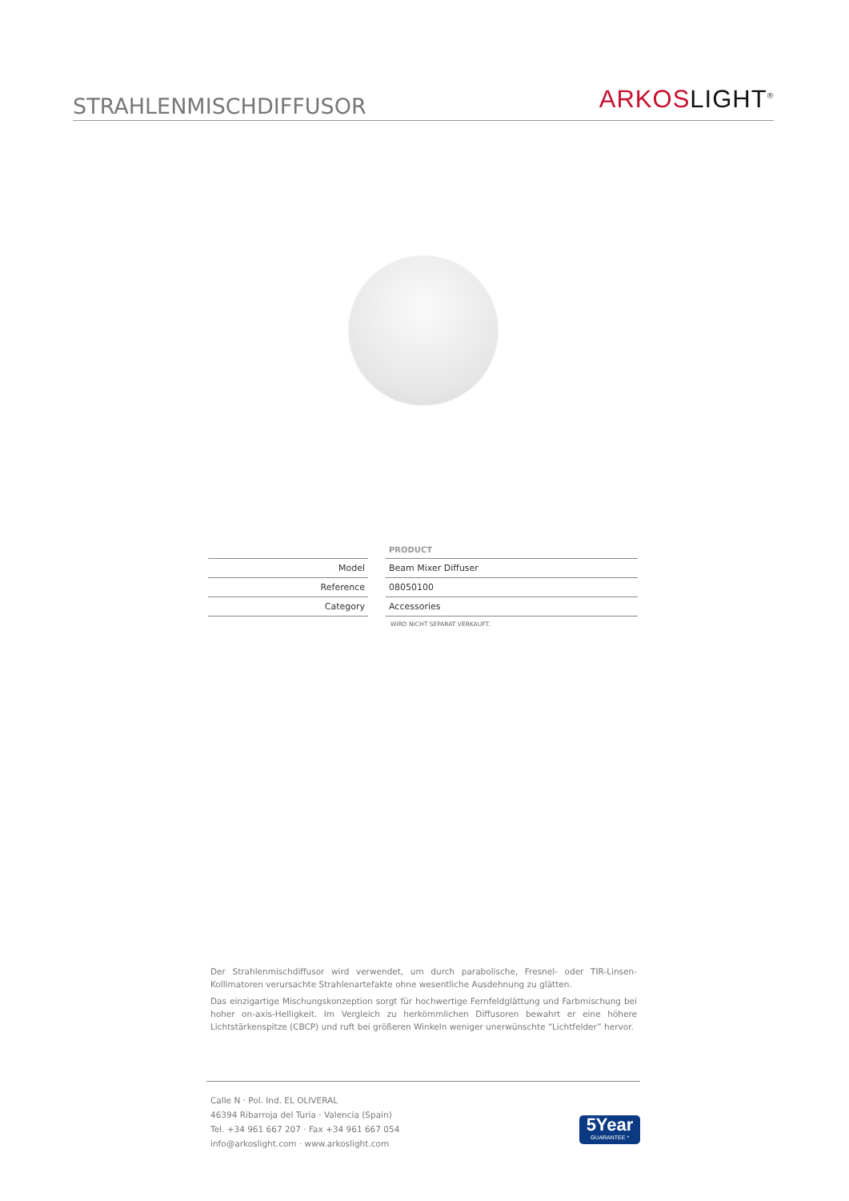STRAHLENMISCHDIFFUSOR
ARKOS LIGHT<sup>®</sup>
| | | PRODUCT |
| Model | | Beam Mixer Diffuser |
| Reference | | 08050100 |
| Category | | Accessories |
WIRD NICHT SEPARAT VERKAUFT.
Der Strahlenmischdiffusor wird verwendet, um durch parabolische, Fresnel- oder TIR-Linsen-Kollimatoren verursachte Strahlenartefakte ohne wesentliche Ausdehnung zu glätten.
Das einzigartige Mischungskonzeption sorgt für hochwertige Fernfeldglättung und Farbmischung bei hoher on-axis-Helligkeit. Im Vergleich zu herkömmlichen Diffusoren bewahrt er eine höhere Lichtstärkenspitze (CBCP) und ruft bei größeren Winkeln weniger unerwünschte “Lichtfelder” hervor.
Calle N · Pol. Ind. EL OLIVERAL
46394 Ribarroja del Turia · Valencia (Spain)
Tel. +34 961 667 207 · Fax +34 961 667 054
info@arkoslight.com · www.arkoslight.com
5Year
GUARANTEE *